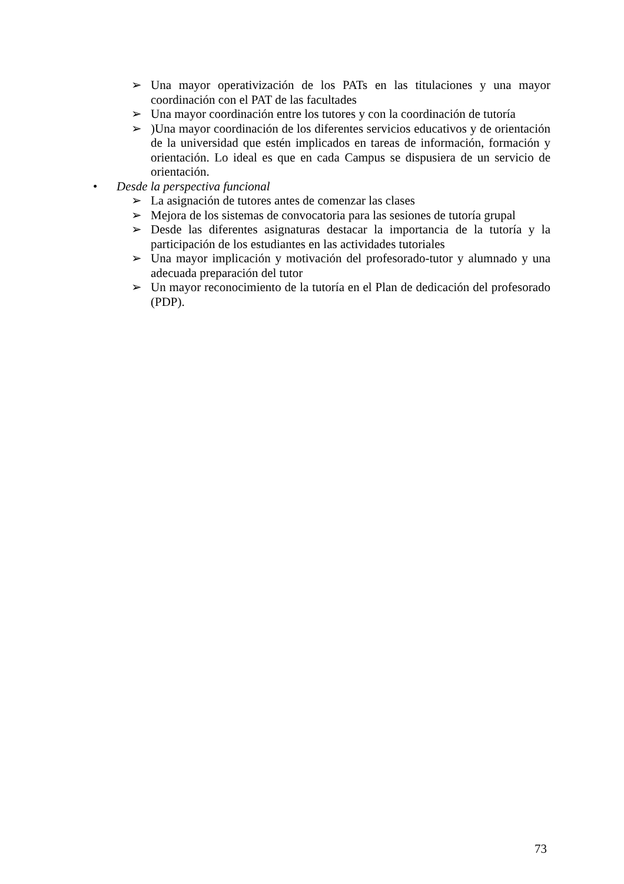➢ Una mayor operativización de los PATs en las titulaciones y una mayor coordinación con el PAT de las facultades
➢ Una mayor coordinación entre los tutores y con la coordinación de tutoría
➢)Una mayor coordinación de los diferentes servicios educativos y de orientación de la universidad que estén implicados en tareas de información, formación y orientación. Lo ideal es que en cada Campus se dispusiera de un servicio de orientación.
• Desde la perspectiva funcional
➢ La asignación de tutores antes de comenzar las clases
➢ Mejora de los sistemas de convocatoria para las sesiones de tutoría grupal
➢ Desde las diferentes asignaturas destacar la importancia de la tutoría y la participación de los estudiantes en las actividades tutoriales
➢ Una mayor implicación y motivación del profesorado-tutor y alumnado y una adecuada preparación del tutor
➢ Un mayor reconocimiento de la tutoría en el Plan de dedicación del profesorado (PDP).
73